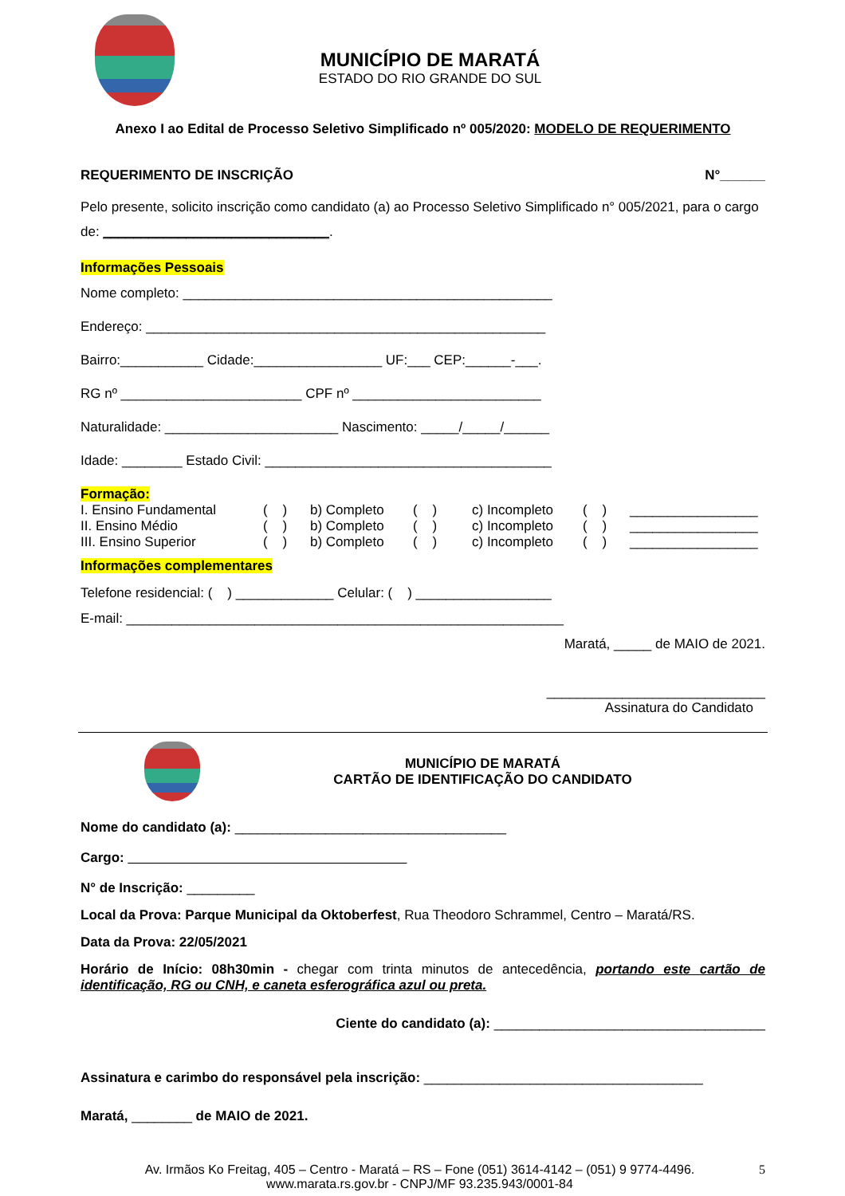MUNICÍPIO DE MARATÁ
ESTADO DO RIO GRANDE DO SUL
Anexo I ao Edital de Processo Seletivo Simplificado nº 005/2020: MODELO DE REQUERIMENTO
REQUERIMENTO DE INSCRIÇÃO N°______
Pelo presente, solicito inscrição como candidato (a) ao Processo Seletivo Simplificado n° 005/2021, para o cargo de: ______________________________.
Informações Pessoais
Nome completo: _________________________________________________
Endereço: _____________________________________________________
Bairro:___________ Cidade:_________________ UF:___ CEP:______-___.
RG nº ________________________ CPF nº _________________________
Naturalidade: _______________________ Nascimento: _____/_____/______
Idade: ________ Estado Civil: ______________________________________
Formação:
| I. Ensino Fundamental | ( ) | b) Completo | ( ) | c) Incompleto | ( ) | _________________ |
| II. Ensino Médio | ( ) | b) Completo | ( ) | c) Incompleto | ( ) | _________________ |
| III. Ensino Superior | ( ) | b) Completo | ( ) | c) Incompleto | ( ) | _________________ |
Informações complementares
Telefone residencial: ( ) _____________ Celular: ( ) __________________
E-mail: __________________________________________________________
Maratá, _____ de MAIO de 2021.
_____________________________
Assinatura do Candidato
MUNICÍPIO DE MARATÁ
CARTÃO DE IDENTIFICAÇÃO DO CANDIDATO
Nome do candidato (a): ____________________________________
Cargo: _____________________________________
N° de Inscrição: _________
Local da Prova: Parque Municipal da Oktoberfest, Rua Theodoro Schrammel, Centro – Maratá/RS.
Data da Prova: 22/05/2021
Horário de Início: 08h30min - chegar com trinta minutos de antecedência, portando este cartão de identificação, RG ou CNH, e caneta esferográfica azul ou preta.
Ciente do candidato (a): ____________________________________
Assinatura e carimbo do responsável pela inscrição: _____________________________________
Maratá, ________ de MAIO de 2021.
Av. Irmãos Ko Freitag, 405 – Centro - Maratá – RS – Fone (051) 3614-4142 – (051) 9 9774-4496.
www.marata.rs.gov.br - CNPJ/MF 93.235.943/0001-84
5